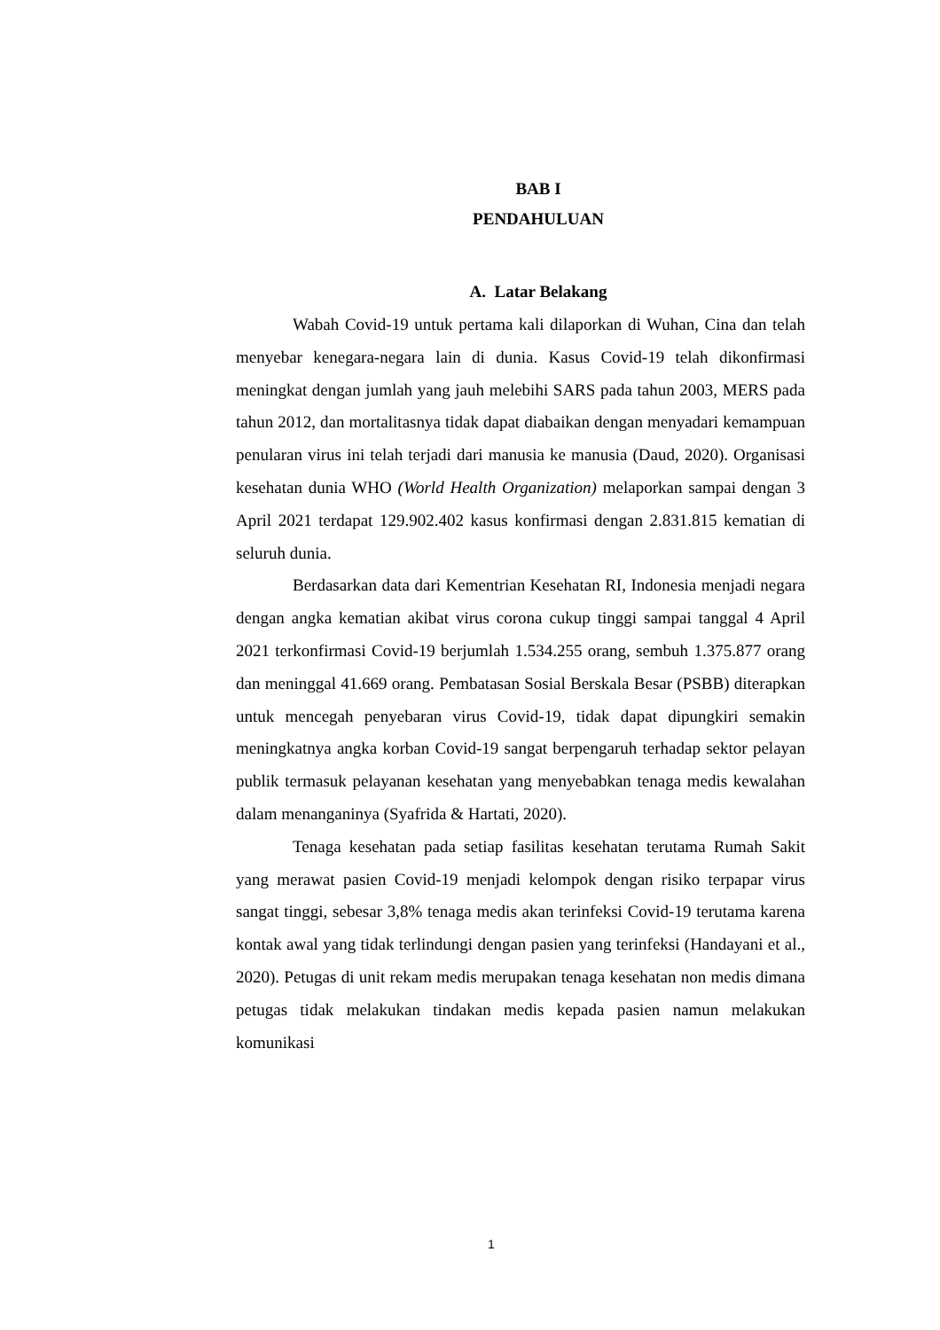BAB I
PENDAHULUAN
A. Latar Belakang
Wabah Covid-19 untuk pertama kali dilaporkan di Wuhan, Cina dan telah menyebar kenegara-negara lain di dunia. Kasus Covid-19 telah dikonfirmasi meningkat dengan jumlah yang jauh melebihi SARS pada tahun 2003, MERS pada tahun 2012, dan mortalitasnya tidak dapat diabaikan dengan menyadari kemampuan penularan virus ini telah terjadi dari manusia ke manusia (Daud, 2020). Organisasi kesehatan dunia WHO (World Health Organization) melaporkan sampai dengan 3 April 2021 terdapat 129.902.402 kasus konfirmasi dengan 2.831.815 kematian di seluruh dunia.
Berdasarkan data dari Kementrian Kesehatan RI, Indonesia menjadi negara dengan angka kematian akibat virus corona cukup tinggi sampai tanggal 4 April 2021 terkonfirmasi Covid-19 berjumlah 1.534.255 orang, sembuh 1.375.877 orang dan meninggal 41.669 orang. Pembatasan Sosial Berskala Besar (PSBB) diterapkan untuk mencegah penyebaran virus Covid-19, tidak dapat dipungkiri semakin meningkatnya angka korban Covid-19 sangat berpengaruh terhadap sektor pelayan publik termasuk pelayanan kesehatan yang menyebabkan tenaga medis kewalahan dalam menanganinya (Syafrida & Hartati, 2020).
Tenaga kesehatan pada setiap fasilitas kesehatan terutama Rumah Sakit yang merawat pasien Covid-19 menjadi kelompok dengan risiko terpapar virus sangat tinggi, sebesar 3,8% tenaga medis akan terinfeksi Covid-19 terutama karena kontak awal yang tidak terlindungi dengan pasien yang terinfeksi (Handayani et al., 2020). Petugas di unit rekam medis merupakan tenaga kesehatan non medis dimana petugas tidak melakukan tindakan medis kepada pasien namun melakukan komunikasi
1